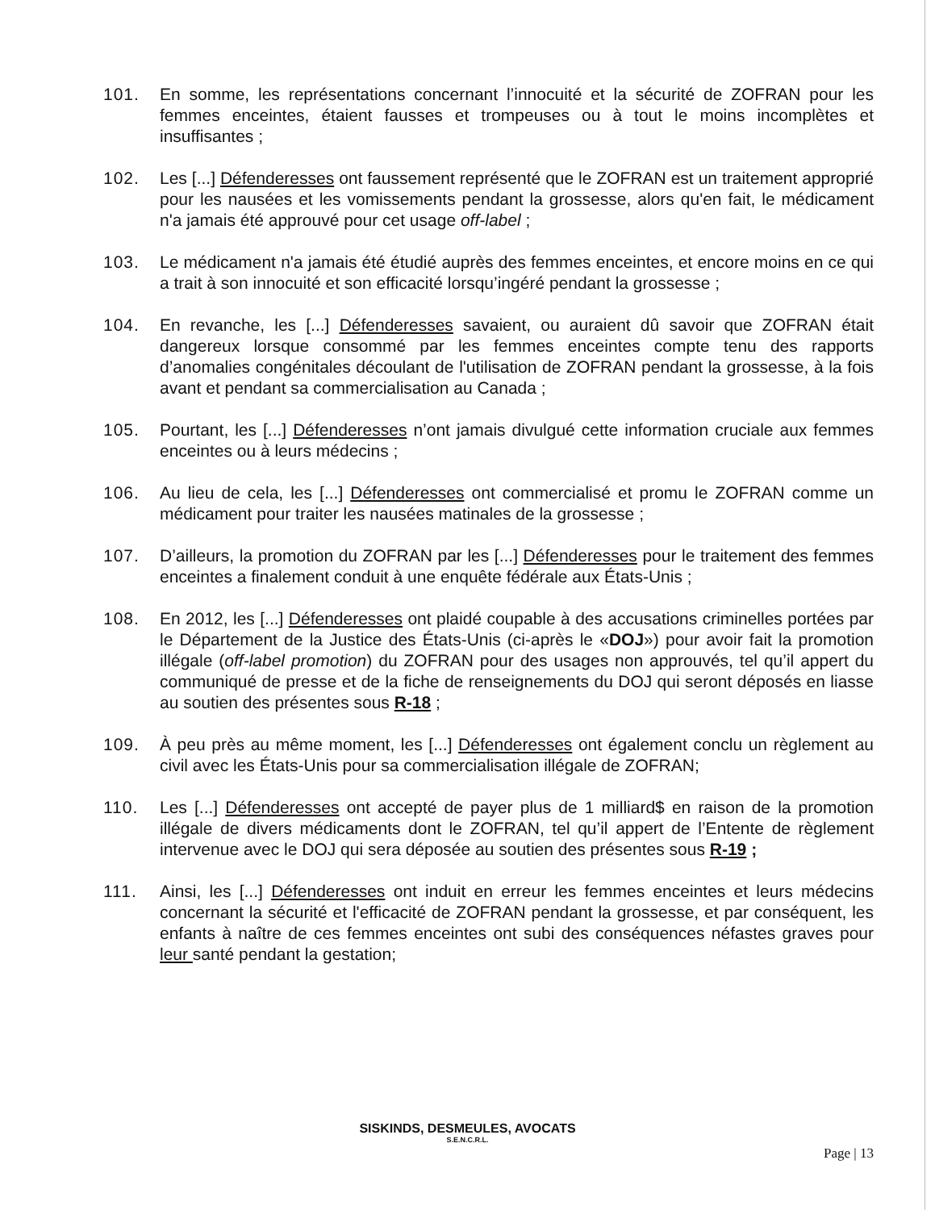101. En somme, les représentations concernant l’innocuité et la sécurité de ZOFRAN pour les femmes enceintes, étaient fausses et trompeuses ou à tout le moins incomplètes et insuffisantes ;
102. Les [...] Défenderesses ont faussement représenté que le ZOFRAN est un traitement approprié pour les nausées et les vomissements pendant la grossesse, alors qu'en fait, le médicament n'a jamais été approuvé pour cet usage off-label ;
103. Le médicament n'a jamais été étudié auprès des femmes enceintes, et encore moins en ce qui a trait à son innocuité et son efficacité lorsqu’ingéré pendant la grossesse ;
104. En revanche, les [...] Défenderesses savaient, ou auraient dû savoir que ZOFRAN était dangereux lorsque consommé par les femmes enceintes compte tenu des rapports d’anomalies congénitales découlant de l'utilisation de ZOFRAN pendant la grossesse, à la fois avant et pendant sa commercialisation au Canada ;
105. Pourtant, les [...] Défenderesses n’ont jamais divulgué cette information cruciale aux femmes enceintes ou à leurs médecins ;
106. Au lieu de cela, les [...] Défenderesses ont commercialisé et promu le ZOFRAN comme un médicament pour traiter les nausées matinales de la grossesse ;
107. D’ailleurs, la promotion du ZOFRAN par les [...] Défenderesses pour le traitement des femmes enceintes a finalement conduit à une enquête fédérale aux États-Unis ;
108. En 2012, les [...] Défenderesses ont plaidé coupable à des accusations criminelles portées par le Département de la Justice des États-Unis (ci-après le «DOJ») pour avoir fait la promotion illégale (off-label promotion) du ZOFRAN pour des usages non approuvés, tel qu’il appert du communiqué de presse et de la fiche de renseignements du DOJ qui seront déposés en liasse au soutien des présentes sous R-18 ;
109. À peu près au même moment, les [...] Défenderesses ont également conclu un règlement au civil avec les États-Unis pour sa commercialisation illégale de ZOFRAN;
110. Les [...] Défenderesses ont accepté de payer plus de 1 milliard$ en raison de la promotion illégale de divers médicaments dont le ZOFRAN, tel qu’il appert de l’Entente de règlement intervenue avec le DOJ qui sera déposée au soutien des présentes sous R-19 ;
111. Ainsi, les [...] Défenderesses ont induit en erreur les femmes enceintes et leurs médecins concernant la sécurité et l'efficacité de ZOFRAN pendant la grossesse, et par conséquent, les enfants à naître de ces femmes enceintes ont subi des conséquences néfastes graves pour leur santé pendant la gestation;
SISKINDS, DESMEULES, AVOCATS
S.E.N.C.R.L.
Page | 13